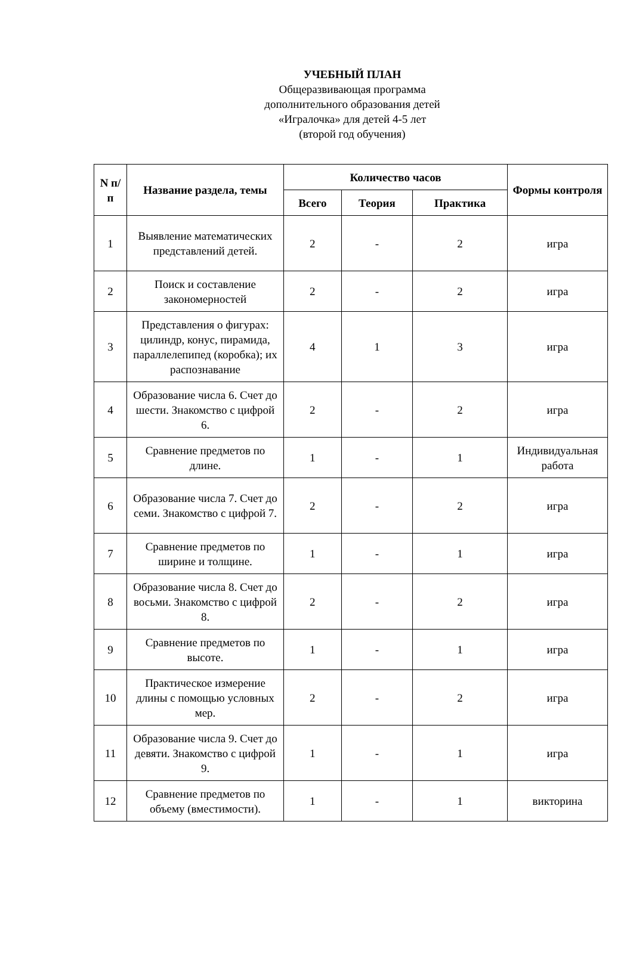УЧЕБНЫЙ ПЛАН
Общеразвивающая программа
дополнительного образования детей
«Игралочка» для детей 4-5 лет
(второй год обучения)
| N п/п | Название раздела, темы | Количество часов | | | Формы контроля |
| --- | --- | --- | --- | --- | --- |
| | | Всего | Теория | Практика | |
| 1 | Выявление математических представлений детей. | 2 | - | 2 | игра |
| 2 | Поиск и составление закономерностей | 2 | - | 2 | игра |
| 3 | Представления о фигурах: цилиндр, конус, пирамида, параллелепипед (коробка); их распознавание | 4 | 1 | 3 | игра |
| 4 | Образование числа 6. Счет до шести. Знакомство с цифрой 6. | 2 | - | 2 | игра |
| 5 | Сравнение предметов по длине. | 1 | - | 1 | Индивидуальная работа |
| 6 | Образование числа 7. Счет до семи. Знакомство с цифрой 7. | 2 | - | 2 | игра |
| 7 | Сравнение предметов по ширине и толщине. | 1 | - | 1 | игра |
| 8 | Образование числа 8. Счет до восьми. Знакомство с цифрой 8. | 2 | - | 2 | игра |
| 9 | Сравнение предметов по высоте. | 1 | - | 1 | игра |
| 10 | Практическое измерение длины с помощью условных мер. | 2 | - | 2 | игра |
| 11 | Образование числа 9. Счет до девяти. Знакомство с цифрой 9. | 1 | - | 1 | игра |
| 12 | Сравнение предметов по объему (вместимости). | 1 | - | 1 | викторина |